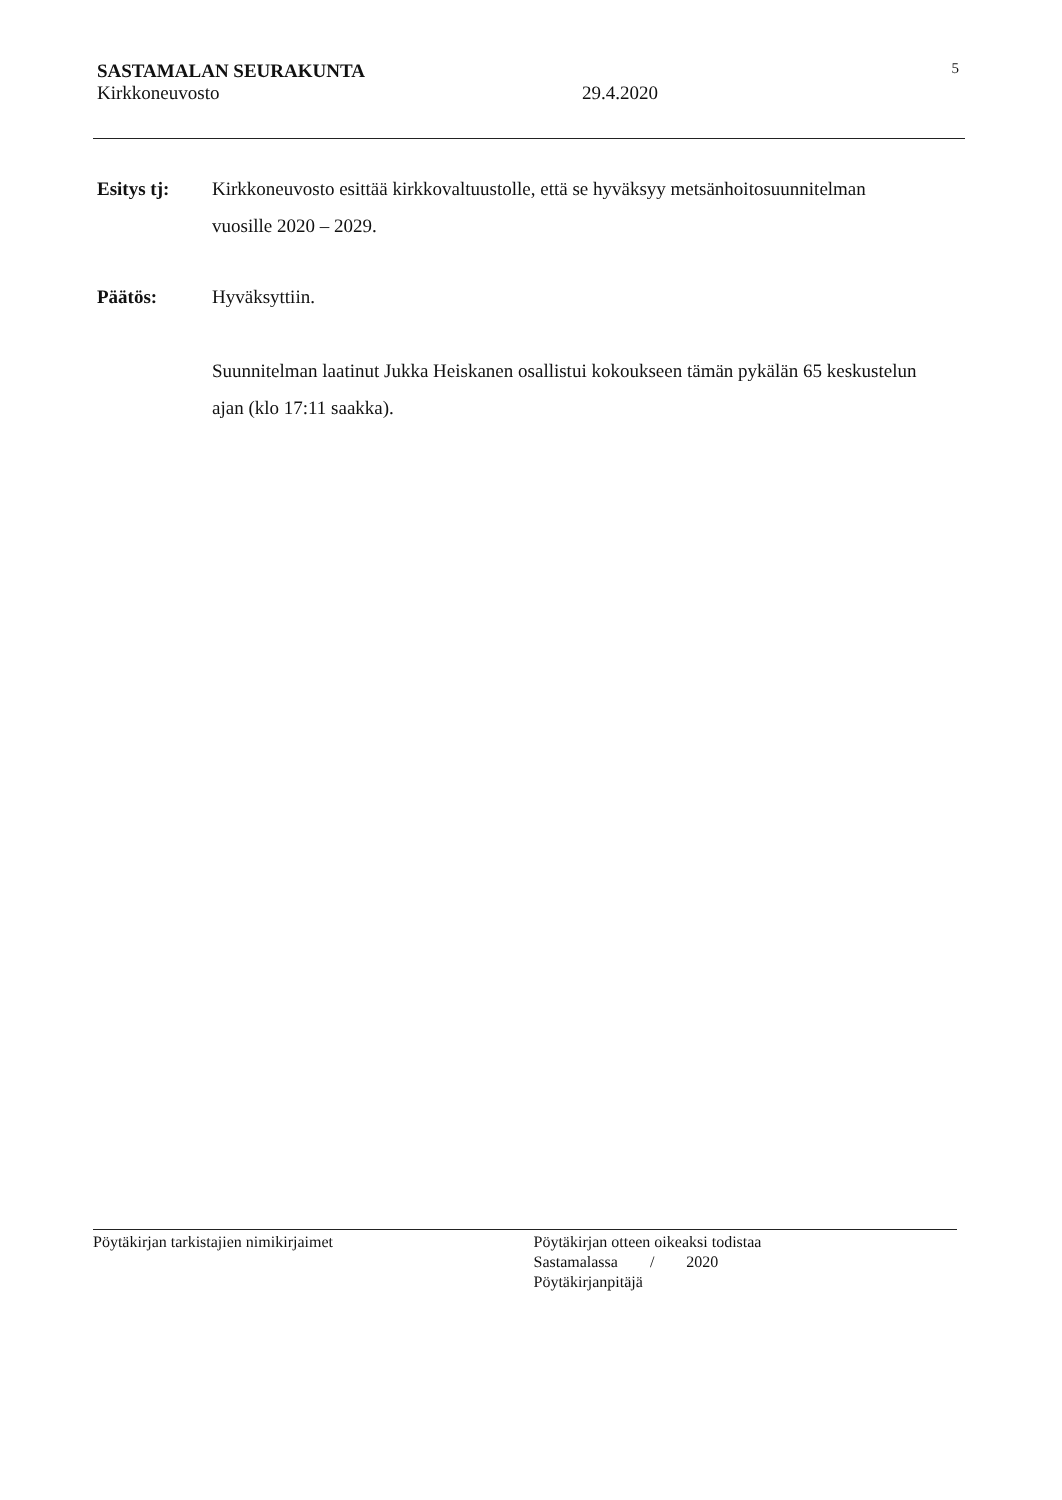SASTAMALAN SEURAKUNTA 5
Kirkkoneuvosto 29.4.2020
Esitys tj: Kirkkoneuvosto esittää kirkkovaltuustolle, että se hyväksyy metsänhoitosuunnitelman vuosille 2020 – 2029.
Päätös: Hyväksyttiin.
Suunnitelman laatinut Jukka Heiskanen osallistui kokoukseen tämän pykälän 65 keskustelun ajan (klo 17:11 saakka).
Pöytäkirjan tarkistajien nimikirjaimet
Pöytäkirjan otteen oikeaksi todistaa
Sastamalassa / 2020
Pöytäkirjanpitäjä